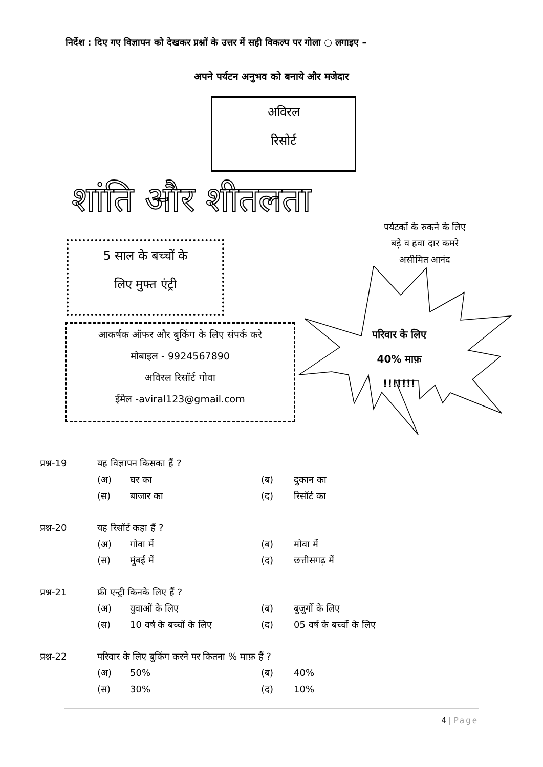निर्देश : दिए गए विज्ञापन को देखकर प्रश्नों के उत्तर में सही विकल्प पर गोला ○ लगाइए –
अपने पर्यटन अनुभव को बनाये और मजेदार
अविरल
रिसोर्ट
शांति और शीतलता
पर्यटकों के रुकने के लिए
बड़े व हवा दार कमरे
असीमित आनंद
5 साल के बच्चों के
लिए मुफ्त एंट्री
आकर्षक ऑफर और बुकिंग के लिए संपर्क करे
मोबाइल - 9924567890
अविरल रिसॉर्ट गोवा
ईमेल -aviral123@gmail.com
परिवार के लिए
40% माफ़
!!!!!!!
प्रश्न-19 यह विज्ञापन किसका हैं ?
(अ) घर का (ब) दुकान का
(स) बाजार का (द) रिसॉर्ट का
प्रश्न-20 यह रिसॉर्ट कहा हैं ?
(अ) गोवा में (ब) मोवा में
(स) मुंबई में (द) छत्तीसगढ़ में
प्रश्न-21 फ्री एन्ट्री किनके लिए हैं ?
(अ) युवाओं के लिए (ब) बुजुर्गो के लिए
(स) 10 वर्ष के बच्चों के लिए (द) 05 वर्ष के बच्चों के लिए
प्रश्न-22 परिवार के लिए बुकिंग करने पर कितना % माफ़ हैं ?
(अ) 50% (ब) 40%
(स) 30% (द) 10%
4 | Page